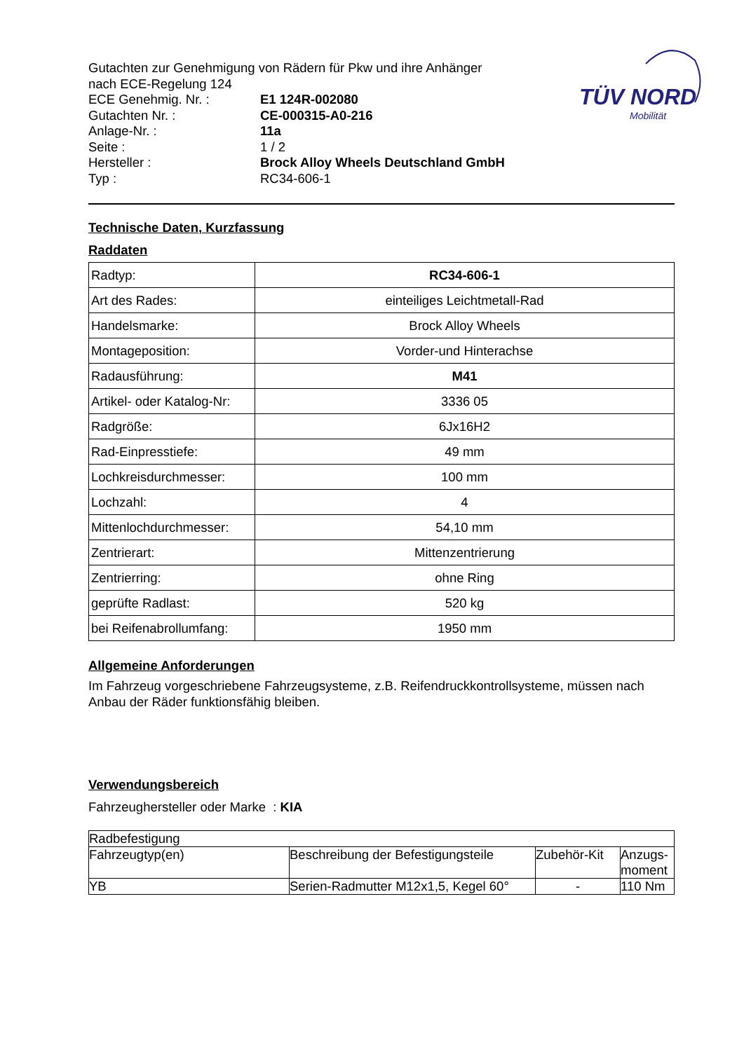TÜV NORD
Mobilität
Gutachten zur Genehmigung von Rädern für Pkw und ihre Anhänger
nach ECE-Regelung 124
ECE Genehmig. Nr. : E1 124R-002080
Gutachten Nr. : CE-000315-A0-216
Anlage-Nr. : 11a
Seite : 1 / 2
Hersteller : Brock Alloy Wheels Deutschland GmbH
Typ : RC34-606-1
Technische Daten, Kurzfassung
Raddaten
| Radtyp: | RC34-606-1 |
| Art des Rades: | einteiliges Leichtmetall-Rad |
| Handelsmarke: | Brock Alloy Wheels |
| Montageposition: | Vorder-und Hinterachse |
| Radausführung: | M41 |
| Artikel- oder Katalog-Nr: | 3336 05 |
| Radgröße: | 6Jx16H2 |
| Rad-Einpresstiefe: | 49 mm |
| Lochkreisdurchmesser: | 100 mm |
| Lochzahl: | 4 |
| Mittenlochdurchmesser: | 54,10 mm |
| Zentrierart: | Mittenzentrierung |
| Zentrierring: | ohne Ring |
| geprüfte Radlast: | 520 kg |
| bei Reifenabrollumfang: | 1950 mm |
Allgemeine Anforderungen
Im Fahrzeug vorgeschriebene Fahrzeugsysteme, z.B. Reifendruckkontrollsysteme, müssen nach Anbau der Räder funktionsfähig bleiben.
Verwendungsbereich
Fahrzeughersteller oder Marke : KIA
| Radbefestigung | | | |
| Fahrzeugtyp(en) | Beschreibung der Befestigungsteile | Zubehör-Kit | Anzugs- moment |
| YB | Serien-Radmutter M12x1,5, Kegel 60° | - | 110 Nm |